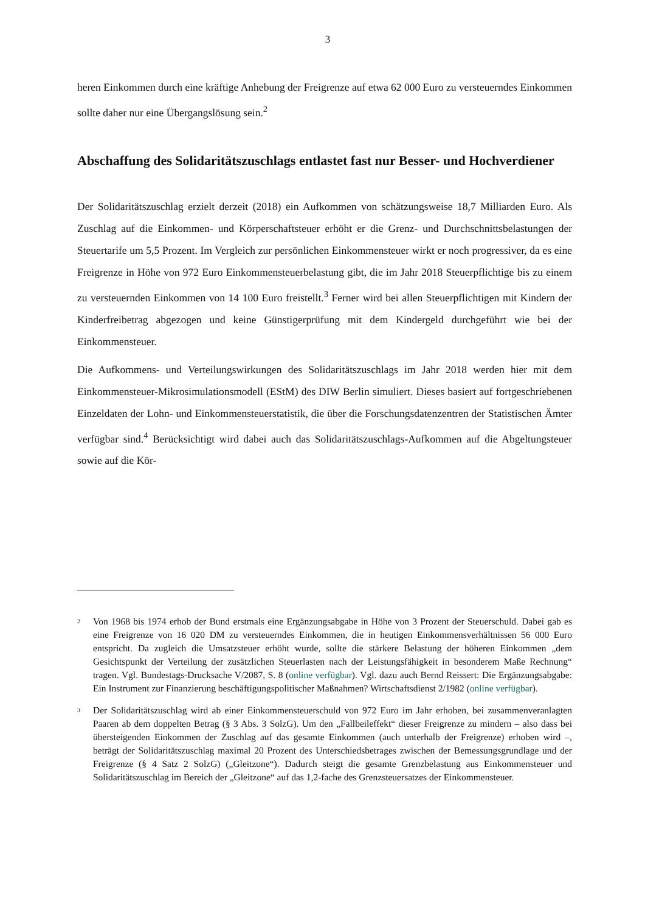3
heren Einkommen durch eine kräftige Anhebung der Freigrenze auf etwa 62 000 Euro zu versteuerndes Einkommen sollte daher nur eine Übergangslösung sein.<sup>2</sup>
Abschaffung des Solidaritätszuschlags entlastet fast nur Besser- und Hochverdiener
Der Solidaritätszuschlag erzielt derzeit (2018) ein Aufkommen von schätzungsweise 18,7 Milliarden Euro. Als Zuschlag auf die Einkommen- und Körperschaftsteuer erhöht er die Grenz- und Durchschnittsbelastungen der Steuertarife um 5,5 Prozent. Im Vergleich zur persönlichen Einkommensteuer wirkt er noch progressiver, da es eine Freigrenze in Höhe von 972 Euro Einkommensteuerbelastung gibt, die im Jahr 2018 Steuerpflichtige bis zu einem zu versteuernden Einkommen von 14 100 Euro freistellt.<sup>3</sup> Ferner wird bei allen Steuerpflichtigen mit Kindern der Kinderfreibetrag abgezogen und keine Günstigerprüfung mit dem Kindergeld durchgeführt wie bei der Einkommensteuer.
Die Aufkommens- und Verteilungswirkungen des Solidaritätszuschlags im Jahr 2018 werden hier mit dem Einkommensteuer-Mikrosimulationsmodell (EStM) des DIW Berlin simuliert. Dieses basiert auf fortgeschriebenen Einzeldaten der Lohn- und Einkommensteuerstatistik, die über die Forschungsdatenzentren der Statistischen Ämter verfügbar sind.<sup>4</sup> Berücksichtigt wird dabei auch das Solidaritätszuschlags-Aufkommen auf die Abgeltungsteuer sowie auf die Kör-
<sup>2</sup>
Von 1968 bis 1974 erhob der Bund erstmals eine Ergänzungsabgabe in Höhe von 3 Prozent der Steuerschuld. Dabei gab es eine Freigrenze von 16 020 DM zu versteuerndes Einkommen, die in heutigen Einkommensverhältnissen 56 000 Euro entspricht. Da zugleich die Umsatzsteuer erhöht wurde, sollte die stärkere Belastung der höheren Einkommen „dem Gesichtspunkt der Verteilung der zusätzlichen Steuerlasten nach der Leistungsfähigkeit in besonderem Maße Rechnung“ tragen. Vgl. Bundestags-Drucksache V/2087, S. 8 (online verfügbar). Vgl. dazu auch Bernd Reissert: Die Ergänzungsabgabe: Ein Instrument zur Finanzierung beschäftigungspolitischer Maßnahmen? Wirtschaftsdienst 2/1982 (online verfügbar).
<sup>3</sup>
Der Solidaritätszuschlag wird ab einer Einkommensteuerschuld von 972 Euro im Jahr erhoben, bei zusammenveranlagten Paaren ab dem doppelten Betrag (§ 3 Abs. 3 SolzG). Um den „Fallbeileffekt“ dieser Freigrenze zu mindern – also dass bei übersteigenden Einkommen der Zuschlag auf das gesamte Einkommen (auch unterhalb der Freigrenze) erhoben wird –, beträgt der Solidaritätszuschlag maximal 20 Prozent des Unterschiedsbetrages zwischen der Bemessungsgrundlage und der Freigrenze (§ 4 Satz 2 SolzG) („Gleitzone“). Dadurch steigt die gesamte Grenzbelastung aus Einkommensteuer und Solidaritätszuschlag im Bereich der „Gleitzone“ auf das 1,2-fache des Grenzsteuersatzes der Einkommensteuer.